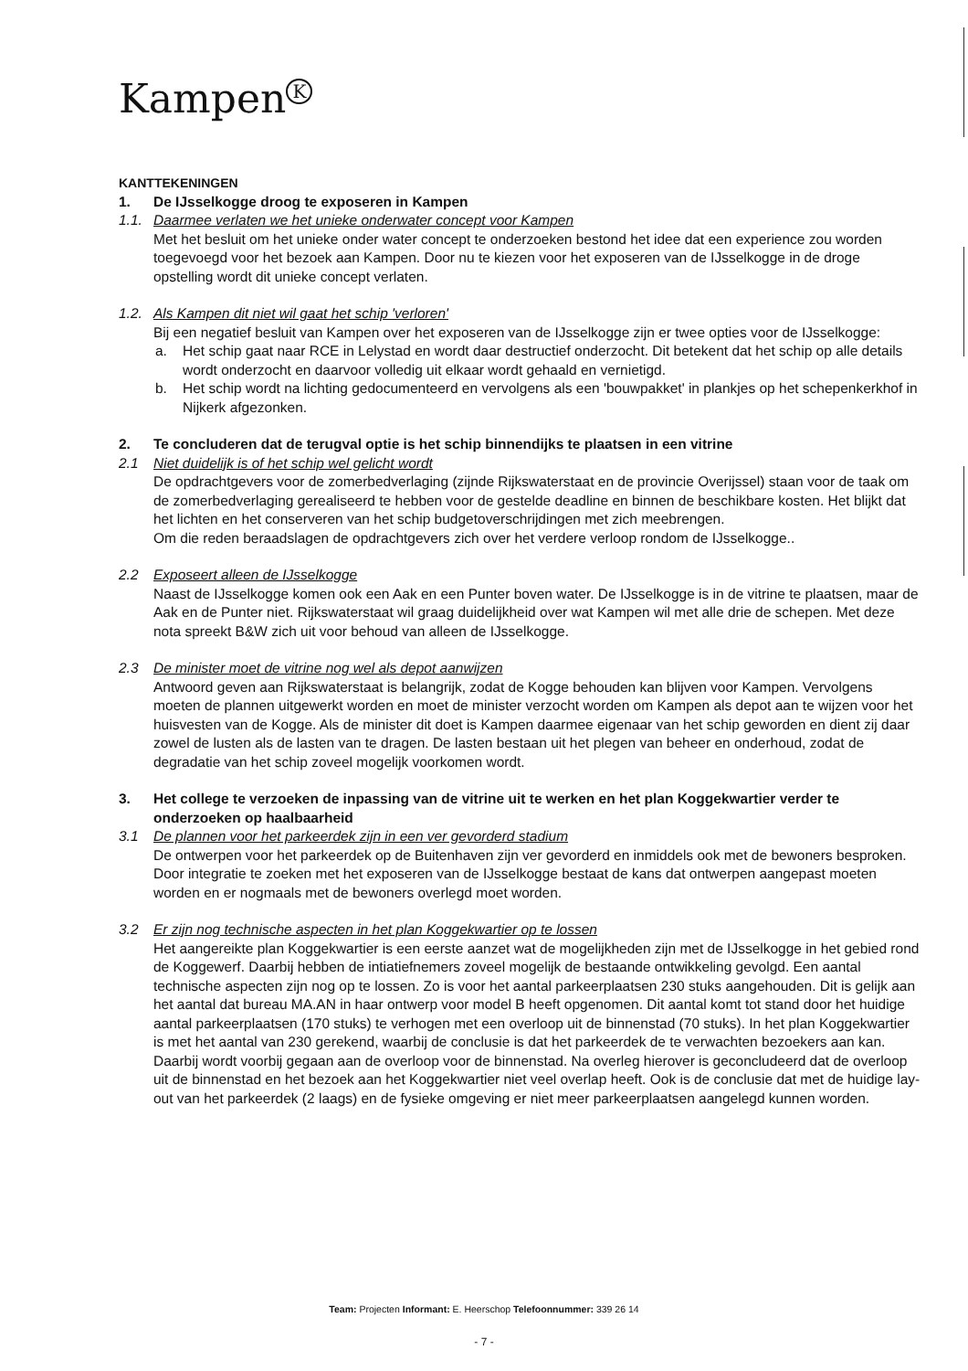Kampen<sup>K</sup>
KANTTEKENINGEN
1. De IJsselkogge droog te exposeren in Kampen
1.1. Daarmee verlaten we het unieke onderwater concept voor Kampen
Met het besluit om het unieke onder water concept te onderzoeken bestond het idee dat een experience zou worden toegevoegd voor het bezoek aan Kampen. Door nu te kiezen voor het exposeren van de IJsselkogge in de droge opstelling wordt dit unieke concept verlaten.
1.2. Als Kampen dit niet wil gaat het schip 'verloren'
Bij een negatief besluit van Kampen over het exposeren van de IJsselkogge zijn er twee opties voor de IJsselkogge:
a. Het schip gaat naar RCE in Lelystad en wordt daar destructief onderzocht. Dit betekent dat het schip op alle details wordt onderzocht en daarvoor volledig uit elkaar wordt gehaald en vernietigd.
b. Het schip wordt na lichting gedocumenteerd en vervolgens als een 'bouwpakket' in plankjes op het schepenkerkhof in Nijkerk afgezonken.
2. Te concluderen dat de terugval optie is het schip binnendijks te plaatsen in een vitrine
2.1 Niet duidelijk is of het schip wel gelicht wordt
De opdrachtgevers voor de zomerbedverlaging (zijnde Rijkswaterstaat en de provincie Overijssel) staan voor de taak om de zomerbedverlaging gerealiseerd te hebben voor de gestelde deadline en binnen de beschikbare kosten. Het blijkt dat het lichten en het conserveren van het schip budgetoverschrijdingen met zich meebrengen.
Om die reden beraadslagen de opdrachtgevers zich over het verdere verloop rondom de IJsselkogge..
2.2 Exposeert alleen de IJsselkogge
Naast de IJsselkogge komen ook een Aak en een Punter boven water. De IJsselkogge is in de vitrine te plaatsen, maar de Aak en de Punter niet. Rijkswaterstaat wil graag duidelijkheid over wat Kampen wil met alle drie de schepen. Met deze nota spreekt B&W zich uit voor behoud van alleen de IJsselkogge.
2.3 De minister moet de vitrine nog wel als depot aanwijzen
Antwoord geven aan Rijkswaterstaat is belangrijk, zodat de Kogge behouden kan blijven voor Kampen. Vervolgens moeten de plannen uitgewerkt worden en moet de minister verzocht worden om Kampen als depot aan te wijzen voor het huisvesten van de Kogge. Als de minister dit doet is Kampen daarmee eigenaar van het schip geworden en dient zij daar zowel de lusten als de lasten van te dragen. De lasten bestaan uit het plegen van beheer en onderhoud, zodat de degradatie van het schip zoveel mogelijk voorkomen wordt.
3. Het college te verzoeken de inpassing van de vitrine uit te werken en het plan Koggekwartier verder te onderzoeken op haalbaarheid
3.1 De plannen voor het parkeerdek zijn in een ver gevorderd stadium
De ontwerpen voor het parkeerdek op de Buitenhaven zijn ver gevorderd en inmiddels ook met de bewoners besproken. Door integratie te zoeken met het exposeren van de IJsselkogge bestaat de kans dat ontwerpen aangepast moeten worden en er nogmaals met de bewoners overlegd moet worden.
3.2 Er zijn nog technische aspecten in het plan Koggekwartier op te lossen
Het aangereikte plan Koggekwartier is een eerste aanzet wat de mogelijkheden zijn met de IJsselkogge in het gebied rond de Koggewerf. Daarbij hebben de intiatiefnemers zoveel mogelijk de bestaande ontwikkeling gevolgd. Een aantal technische aspecten zijn nog op te lossen. Zo is voor het aantal parkeerplaatsen 230 stuks aangehouden. Dit is gelijk aan het aantal dat bureau MA.AN in haar ontwerp voor model B heeft opgenomen. Dit aantal komt tot stand door het huidige aantal parkeerplaatsen (170 stuks) te verhogen met een overloop uit de binnenstad (70 stuks). In het plan Koggekwartier is met het aantal van 230 gerekend, waarbij de conclusie is dat het parkeerdek de te verwachten bezoekers aan kan. Daarbij wordt voorbij gegaan aan de overloop voor de binnenstad. Na overleg hierover is geconcludeerd dat de overloop uit de binnenstad en het bezoek aan het Koggekwartier niet veel overlap heeft. Ook is de conclusie dat met de huidige lay-out van het parkeerdek (2 laags) en de fysieke omgeving er niet meer parkeerplaatsen aangelegd kunnen worden.
Team: Projecten Informant: E. Heerschop Telefoonnummer: 339 26 14
- 7 -